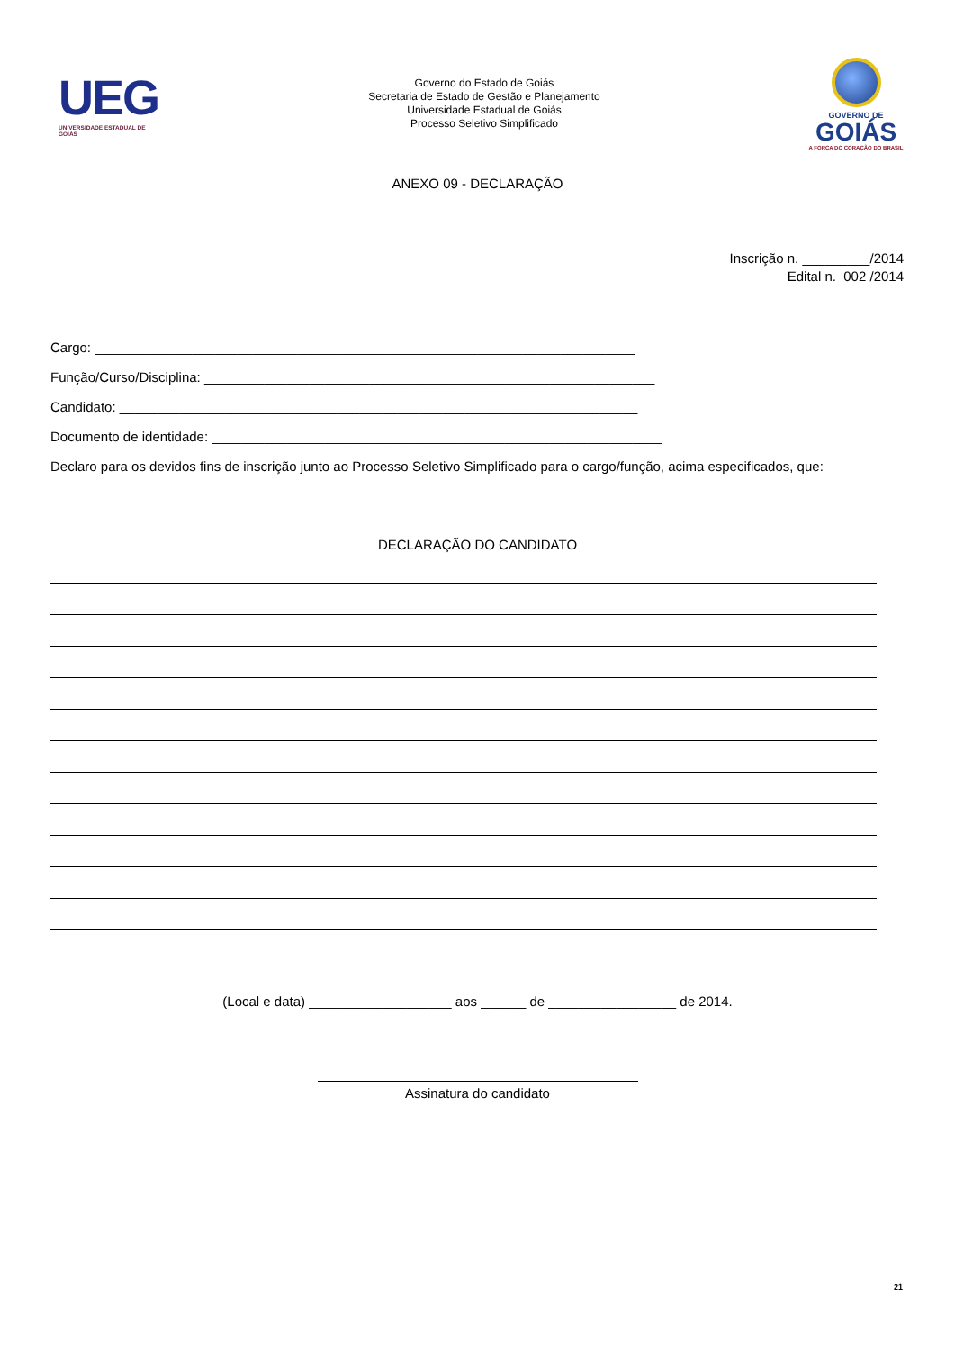UEG
UNIVERSIDADE ESTADUAL DE GOIÁS
Governo do Estado de Goiás
Secretaria de Estado de Gestão e Planejamento
Universidade Estadual de Goiás
Processo Seletivo Simplificado
GOVERNO DE
GOIÁS
A FORÇA DO CORAÇÃO DO BRASIL
ANEXO 09 - DECLARAÇÃO
Inscrição n. _________/2014
Edital n. 002 /2014
Cargo: ________________________________________________________________________
Função/Curso/Disciplina: ____________________________________________________________
Candidato: _____________________________________________________________________
Documento de identidade: ____________________________________________________________
Declaro para os devidos fins de inscrição junto ao Processo Seletivo Simplificado para o cargo/função, acima especificados, que:
DECLARAÇÃO DO CANDIDATO
(Local e data) ___________________ aos ______ de _________________ de 2014.
Assinatura do candidato
21